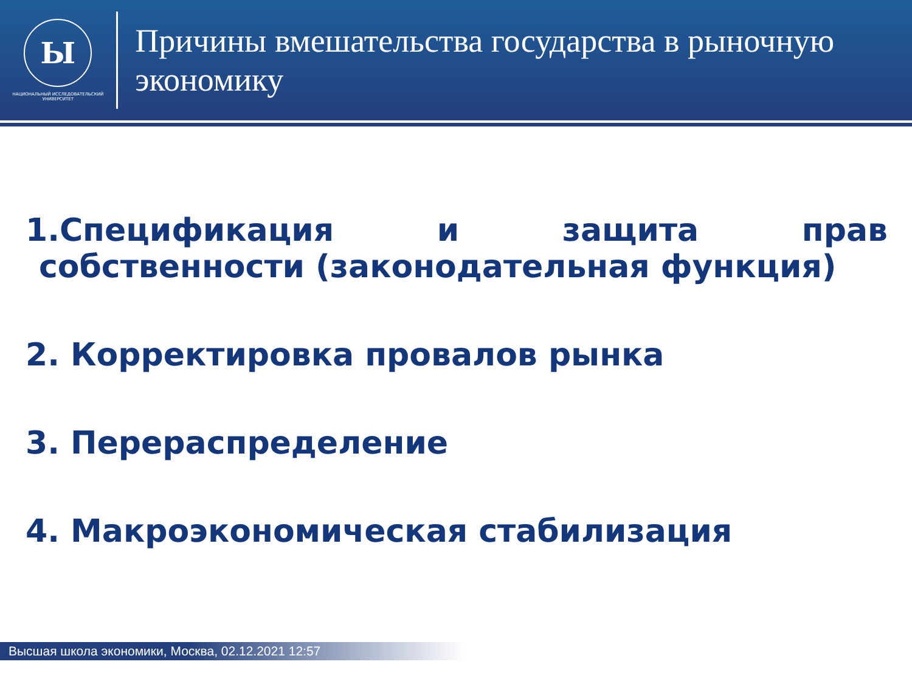Ы
НАЦИОНАЛЬНЫЙ ИССЛЕДОВАТЕЛЬСКИЙ
УНИВЕРСИТЕТ
Причины вмешательства государства в рыночную экономику
1.Спецификация и защита прав
собственности (законодательная функция)
2. Корректировка провалов рынка
3. Перераспределение
4. Макроэкономическая стабилизация
Высшая школа экономики, Москва, 02.12.2021 12:57